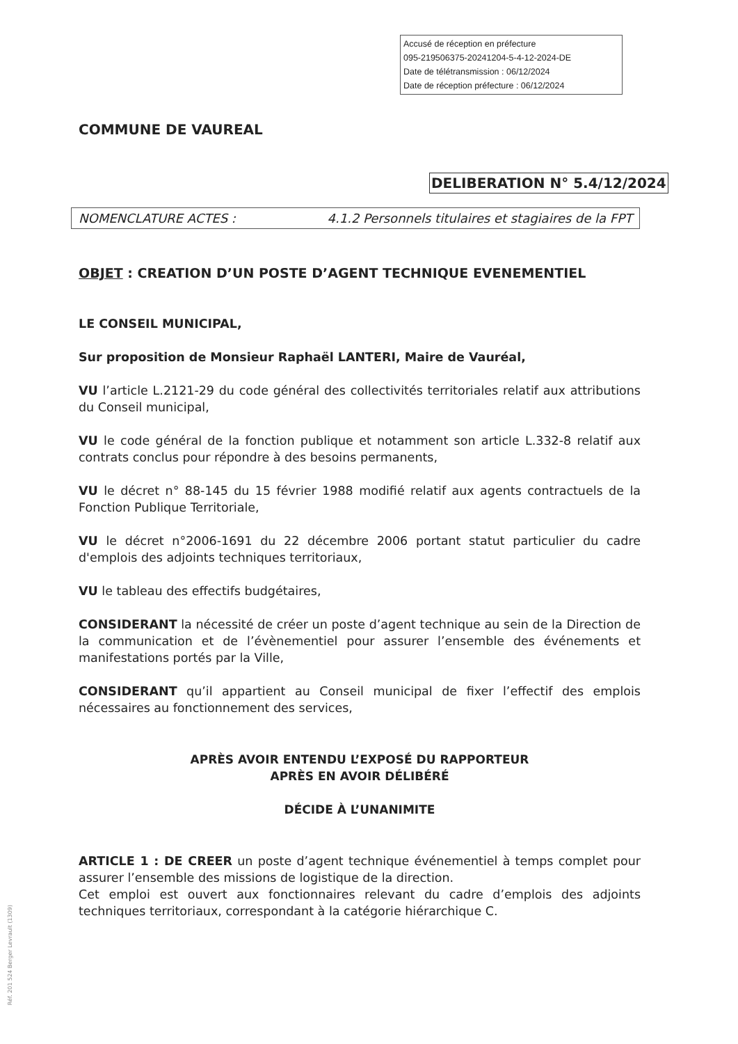Accusé de réception en préfecture
095-219506375-20241204-5-4-12-2024-DE
Date de télétransmission : 06/12/2024
Date de réception préfecture : 06/12/2024
COMMUNE DE VAUREAL
DELIBERATION N° 5.4/12/2024
NOMENCLATURE ACTES : 4.1.2 Personnels titulaires et stagiaires de la FPT
OBJET : CREATION D’UN POSTE D’AGENT TECHNIQUE EVENEMENTIEL
LE CONSEIL MUNICIPAL,
Sur proposition de Monsieur Raphaël LANTERI, Maire de Vauréal,
VU l’article L.2121-29 du code général des collectivités territoriales relatif aux attributions du Conseil municipal,
VU le code général de la fonction publique et notamment son article L.332-8 relatif aux contrats conclus pour répondre à des besoins permanents,
VU le décret n° 88-145 du 15 février 1988 modifié relatif aux agents contractuels de la Fonction Publique Territoriale,
VU le décret n°2006-1691 du 22 décembre 2006 portant statut particulier du cadre d'emplois des adjoints techniques territoriaux,
VU le tableau des effectifs budgétaires,
CONSIDERANT la nécessité de créer un poste d’agent technique au sein de la Direction de la communication et de l’évènementiel pour assurer l’ensemble des événements et manifestations portés par la Ville,
CONSIDERANT qu’il appartient au Conseil municipal de fixer l’effectif des emplois nécessaires au fonctionnement des services,
APRÈS AVOIR ENTENDU L’EXPOSÉ DU RAPPORTEUR
APRÈS EN AVOIR DÉLIBÉRÉ
DÉCIDE À L’UNANIMITE
ARTICLE 1 : DE CREER un poste d’agent technique événementiel à temps complet pour assurer l’ensemble des missions de logistique de la direction.
Cet emploi est ouvert aux fonctionnaires relevant du cadre d’emplois des adjoints techniques territoriaux, correspondant à la catégorie hiérarchique C.
Réf. 201 524 Berger Levrault (1309)